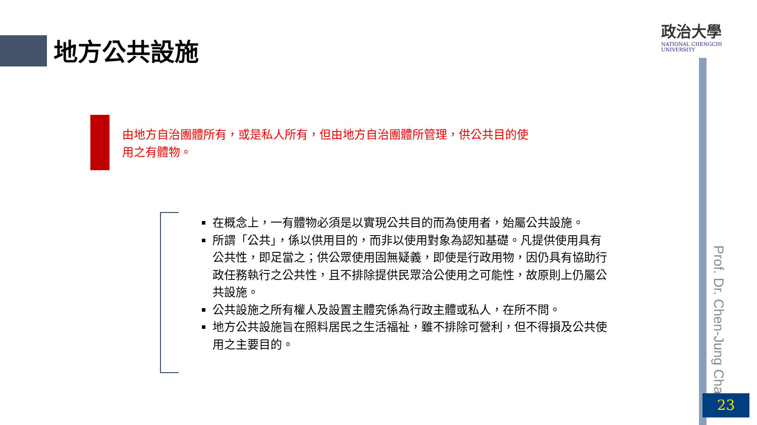地方公共設施
政治大學
NATIONAL CHENGCHI UNIVERSITY
由地方自治團體所有，或是私人所有，但由地方自治團體所管理，供公共目的使用之有體物。
在概念上，一有體物必須是以實現公共目的而為使用者，始屬公共設施。
所謂「公共」，係以供用目的，而非以使用對象為認知基礎。凡提供使用具有公共性，即足當之；供公眾使用固無疑義，即使是行政用物，因仍具有協助行政任務執行之公共性，且不排除提供民眾洽公使用之可能性，故原則上仍屬公共設施。
公共設施之所有權人及設置主體究係為行政主體或私人，在所不問。
地方公共設施旨在照料居民之生活福祉，雖不排除可營利，但不得損及公共使用之主要目的。
Prof. Dr. Chen-Jung Chan
23